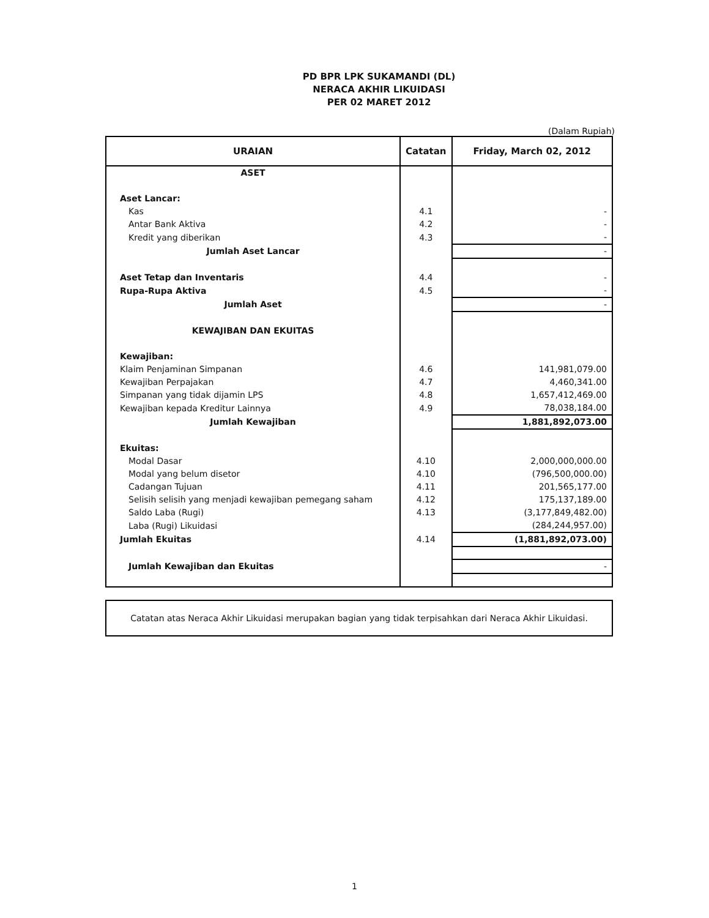PD BPR LPK SUKAMANDI (DL)
NERACA AKHIR LIKUIDASI
PER 02 MARET 2012
(Dalam Rupiah)
| URAIAN | Catatan | Friday, March 02, 2012 |
| --- | --- | --- |
| ASET | | |
| Aset Lancar: | | |
| Kas | 4.1 | - |
| Antar Bank Aktiva | 4.2 | - |
| Kredit yang diberikan | 4.3 | - |
| Jumlah Aset Lancar | | - |
| Aset Tetap dan Inventaris | 4.4 | - |
| Rupa-Rupa Aktiva | 4.5 | - |
| Jumlah Aset | | - |
| KEWAJIBAN DAN EKUITAS | | |
| Kewajiban: | | |
| Klaim Penjaminan Simpanan | 4.6 | 141,981,079.00 |
| Kewajiban Perpajakan | 4.7 | 4,460,341.00 |
| Simpanan yang tidak dijamin LPS | 4.8 | 1,657,412,469.00 |
| Kewajiban kepada Kreditur Lainnya | 4.9 | 78,038,184.00 |
| Jumlah Kewajiban | | 1,881,892,073.00 |
| Ekuitas: | | |
| Modal Dasar | 4.10 | 2,000,000,000.00 |
| Modal yang belum disetor | 4.10 | (796,500,000.00) |
| Cadangan Tujuan | 4.11 | 201,565,177.00 |
| Selisih selisih yang menjadi kewajiban pemegang saham | 4.12 | 175,137,189.00 |
| Saldo Laba (Rugi) | 4.13 | (3,177,849,482.00) |
| Laba (Rugi) Likuidasi | | (284,244,957.00) |
| Jumlah Ekuitas | 4.14 | (1,881,892,073.00) |
| Jumlah Kewajiban dan Ekuitas | | - |
Catatan atas Neraca Akhir Likuidasi merupakan bagian yang tidak terpisahkan dari Neraca Akhir Likuidasi.
1